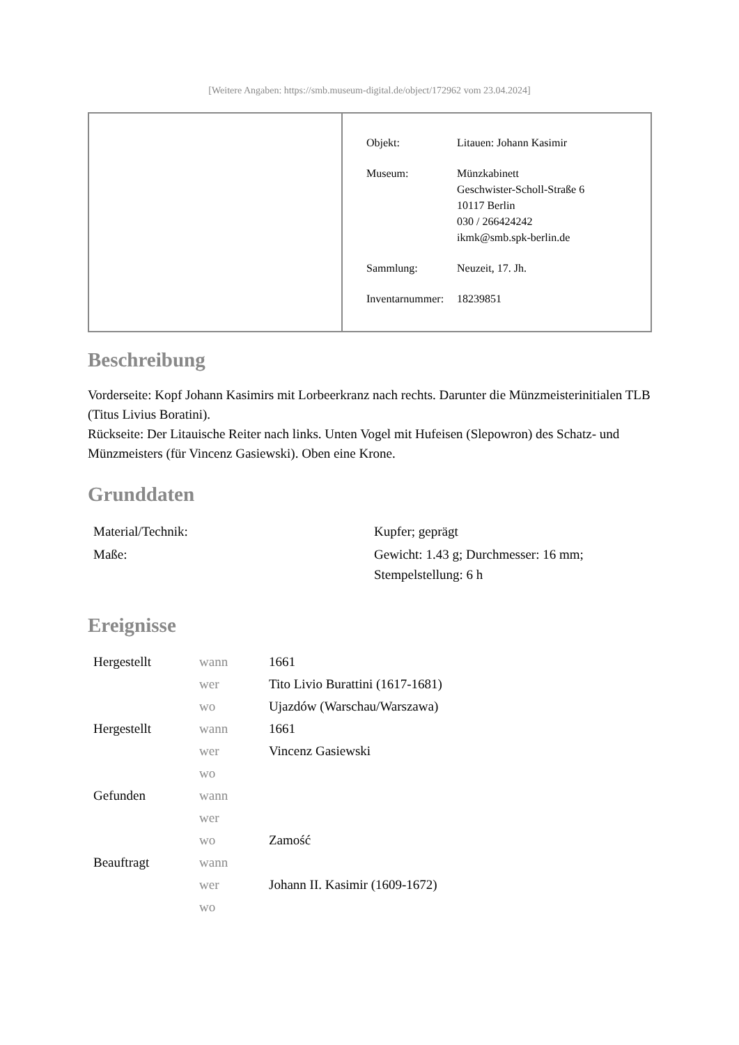[Weitere Angaben: https://smb.museum-digital.de/object/172962 vom 23.04.2024]
| Objekt: | Litauen: Johann Kasimir |
| Museum: | Münzkabinett Geschwister-Scholl-Straße 6 10117 Berlin 030 / 266424242 ikmk@smb.spk-berlin.de |
| Sammlung: | Neuzeit, 17. Jh. |
| Inventarnummer: | 18239851 |
Beschreibung
Vorderseite: Kopf Johann Kasimirs mit Lorbeerkranz nach rechts. Darunter die Münzmeisterinitialen TLB (Titus Livius Boratini).
Rückseite: Der Litauische Reiter nach links. Unten Vogel mit Hufeisen (Slepowron) des Schatz- und Münzmeisters (für Vincenz Gasiewski). Oben eine Krone.
Grunddaten
| Material/Technik: | Kupfer; geprägt |
| Maße: | Gewicht: 1.43 g; Durchmesser: 16 mm; Stempelstellung: 6 h |
Ereignisse
| Hergestellt | wann | 1661 |
| | wer | Tito Livio Burattini (1617-1681) |
| | wo | Ujazdów (Warschau/Warszawa) |
| Hergestellt | wann | 1661 |
| | wer | Vincenz Gasiewski |
| | wo | |
| Gefunden | wann | |
| | wer | |
| | wo | Zamość |
| Beauftragt | wann | |
| | wer | Johann II. Kasimir (1609-1672) |
| | wo | |